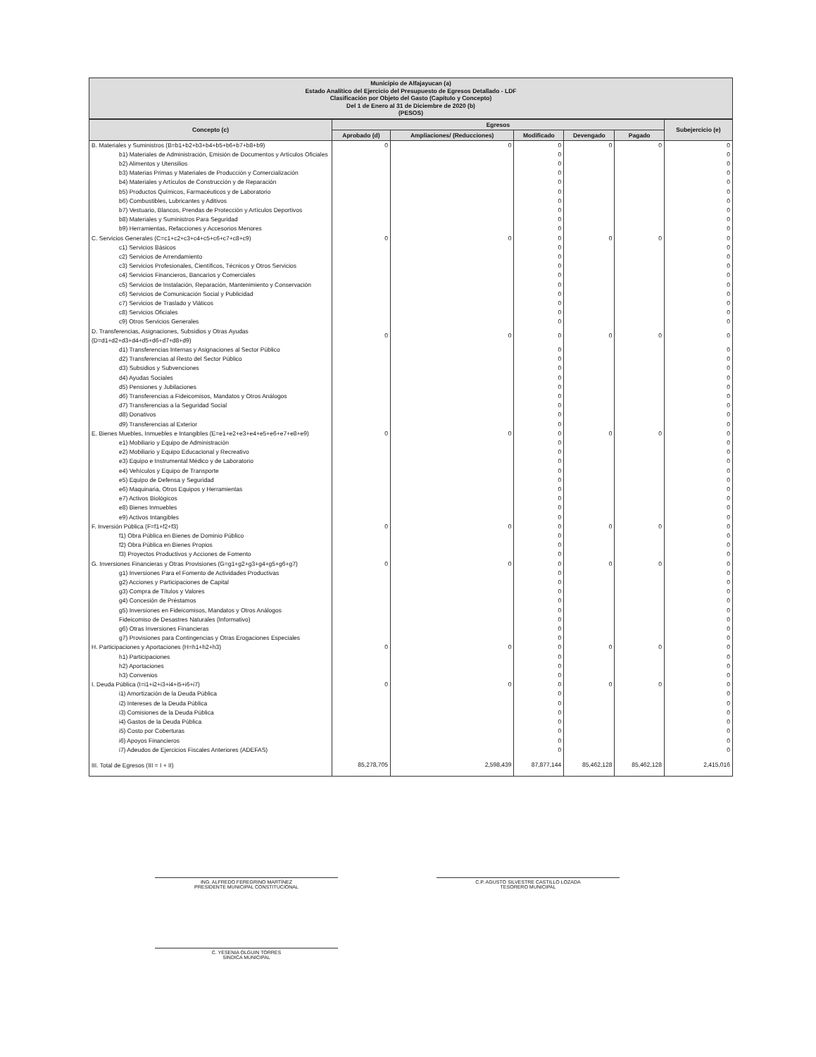Municipio de Alfajayucan (a)
Estado Analítico del Ejercicio del Presupuesto de Egresos Detallado - LDF
Clasificación por Objeto del Gasto (Capítulo y Concepto)
Del 1 de Enero al 31 de Diciembre de 2020 (b)
(PESOS)
| Concepto (c) | Egresos | | | | | Subejercicio (e) |
| --- | --- | --- | --- | --- | --- | --- |
| | Aprobado (d) | Ampliaciones/ (Reducciones) | Modificado | Devengado | Pagado | |
| B. Materiales y Suministros (B=b1+b2+b3+b4+b5+b6+b7+b8+b9) | 0 | 0 | 0 | 0 | 0 | 0 |
| b1) Materiales de Administración, Emisión de Documentos y Artículos Oficiales | | | 0 | | | 0 |
| b2) Alimentos y Utensilios | | | 0 | | | 0 |
| b3) Materias Primas y Materiales de Producción y Comercialización | | | 0 | | | 0 |
| b4) Materiales y Artículos de Construcción y de Reparación | | | 0 | | | 0 |
| b5) Productos Químicos, Farmacéuticos y de Laboratorio | | | 0 | | | 0 |
| b6) Combustibles, Lubricantes y Aditivos | | | 0 | | | 0 |
| b7) Vestuario, Blancos, Prendas de Protección y Artículos Deportivos | | | 0 | | | 0 |
| b8) Materiales y Suministros Para Seguridad | | | 0 | | | 0 |
| b9) Herramientas, Refacciones y Accesorios Menores | | | 0 | | | 0 |
| C. Servicios Generales (C=c1+c2+c3+c4+c5+c6+c7+c8+c9) | 0 | 0 | 0 | 0 | 0 | 0 |
| c1) Servicios Básicos | | | 0 | | | 0 |
| c2) Servicios de Arrendamiento | | | 0 | | | 0 |
| c3) Servicios Profesionales, Científicos, Técnicos y Otros Servicios | | | 0 | | | 0 |
| c4) Servicios Financieros, Bancarios y Comerciales | | | 0 | | | 0 |
| c5) Servicios de Instalación, Reparación, Mantenimiento y Conservación | | | 0 | | | 0 |
| c6) Servicios de Comunicación Social y Publicidad | | | 0 | | | 0 |
| c7) Servicios de Traslado y Viáticos | | | 0 | | | 0 |
| c8) Servicios Oficiales | | | 0 | | | 0 |
| c9) Otros Servicios Generales | | | 0 | | | 0 |
| D. Transferencias, Asignaciones, Subsidios y Otras Ayudas (D=d1+d2+d3+d4+d5+d6+d7+d8+d9) | 0 | 0 | 0 | 0 | 0 | 0 |
| d1) Transferencias Internas y Asignaciones al Sector Público | | | 0 | | | 0 |
| d2) Transferencias al Resto del Sector Público | | | 0 | | | 0 |
| d3) Subsidios y Subvenciones | | | 0 | | | 0 |
| d4) Ayudas Sociales | | | 0 | | | 0 |
| d5) Pensiones y Jubilaciones | | | 0 | | | 0 |
| d6) Transferencias a Fideicomisos, Mandatos y Otros Análogos | | | 0 | | | 0 |
| d7) Transferencias a la Seguridad Social | | | 0 | | | 0 |
| d8) Donativos | | | 0 | | | 0 |
| d9) Transferencias al Exterior | | | 0 | | | 0 |
| E. Bienes Muebles, Inmuebles e Intangibles (E=e1+e2+e3+e4+e5+e6+e7+e8+e9) | 0 | 0 | 0 | 0 | 0 | 0 |
| e1) Mobiliario y Equipo de Administración | | | 0 | | | 0 |
| e2) Mobiliario y Equipo Educacional y Recreativo | | | 0 | | | 0 |
| e3) Equipo e Instrumental Médico y de Laboratorio | | | 0 | | | 0 |
| e4) Vehículos y Equipo de Transporte | | | 0 | | | 0 |
| e5) Equipo de Defensa y Seguridad | | | 0 | | | 0 |
| e6) Maquinaria, Otros Equipos y Herramientas | | | 0 | | | 0 |
| e7) Activos Biológicos | | | 0 | | | 0 |
| e8) Bienes Inmuebles | | | 0 | | | 0 |
| e9) Activos Intangibles | | | 0 | | | 0 |
| F. Inversión Pública (F=f1+f2+f3) | 0 | 0 | 0 | 0 | 0 | 0 |
| f1) Obra Pública en Bienes de Dominio Público | | | 0 | | | 0 |
| f2) Obra Pública en Bienes Propios | | | 0 | | | 0 |
| f3) Proyectos Productivos y Acciones de Fomento | | | 0 | | | 0 |
| G. Inversiones Financieras y Otras Provisiones (G=g1+g2+g3+g4+g5+g6+g7) | 0 | 0 | 0 | 0 | 0 | 0 |
| g1) Inversiones Para el Fomento de Actividades Productivas | | | 0 | | | 0 |
| g2) Acciones y Participaciones de Capital | | | 0 | | | 0 |
| g3) Compra de Títulos y Valores | | | 0 | | | 0 |
| g4) Concesión de Préstamos | | | 0 | | | 0 |
| g5) Inversiones en Fideicomisos, Mandatos y Otros Análogos | | | 0 | | | 0 |
| Fideicomiso de Desastres Naturales (Informativo) | | | 0 | | | 0 |
| g6) Otras Inversiones Financieras | | | 0 | | | 0 |
| g7) Provisiones para Contingencias y Otras Erogaciones Especiales | | | 0 | | | 0 |
| H. Participaciones y Aportaciones (H=h1+h2+h3) | 0 | 0 | 0 | 0 | 0 | 0 |
| h1) Participaciones | | | 0 | | | 0 |
| h2) Aportaciones | | | 0 | | | 0 |
| h3) Convenios | | | 0 | | | 0 |
| I. Deuda Pública (I=i1+i2+i3+i4+i5+i6+i7) | 0 | 0 | 0 | 0 | 0 | 0 |
| i1) Amortización de la Deuda Pública | | | 0 | | | 0 |
| i2) Intereses de la Deuda Pública | | | 0 | | | 0 |
| i3) Comisiones de la Deuda Pública | | | 0 | | | 0 |
| i4) Gastos de la Deuda Pública | | | 0 | | | 0 |
| i5) Costo por Coberturas | | | 0 | | | 0 |
| i6) Apoyos Financieros | | | 0 | | | 0 |
| i7) Adeudos de Ejercicios Fiscales Anteriores (ADEFAS) | | | 0 | | | 0 |
| III. Total de Egresos (III = I + II) | 85,278,705 | 2,598,439 | 87,877,144 | 85,462,128 | 85,462,128 | 2,415,016 |
ING. ALFREDO FEREGRINO MARTÍNEZ
PRESIDENTE MUNICIPAL CONSTITUCIONAL
C.P. AGUSTO SILVESTRE CASTILLO LOZADA
TESORERO MUNICIPAL
C. YESENIA OLGUIN TORRES
SINDICA MUNICIPAL